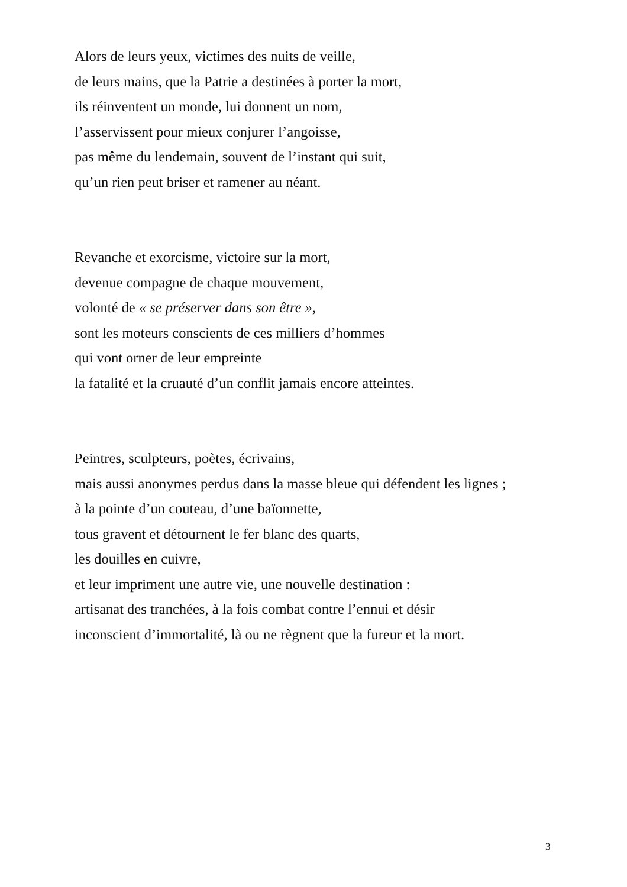Alors de leurs yeux, victimes des nuits de veille,
de leurs mains, que la Patrie a destinées à porter la mort,
ils réinventent un monde, lui donnent un nom,
l’asservissent pour mieux conjurer l’angoisse,
pas même du lendemain, souvent de l’instant qui suit,
qu’un rien peut briser et ramener au néant.
Revanche et exorcisme, victoire sur la mort,
devenue compagne de chaque mouvement,
volonté de « se préserver dans son être »,
sont les moteurs conscients de ces milliers d’hommes
qui vont orner de leur empreinte
la fatalité et la cruauté d’un conflit jamais encore atteintes.
Peintres, sculpteurs, poètes, écrivains,
mais aussi anonymes perdus dans la masse bleue qui défendent les lignes ;
à la pointe d’un couteau, d’une baïonnette,
tous gravent et détournent le fer blanc des quarts,
les douilles en cuivre,
et leur impriment une autre vie, une nouvelle destination :
artisanat des tranchées, à la fois combat contre l’ennui et désir
inconscient d’immortalité, là ou ne règnent que la fureur et la mort.
3